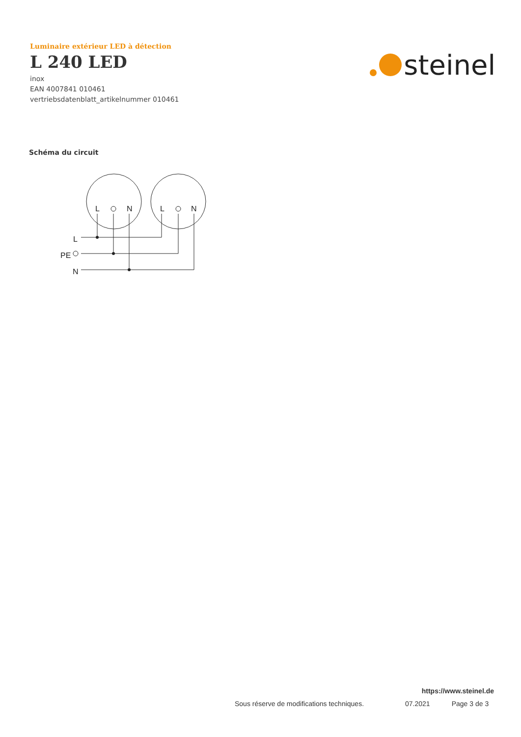Luminaire extérieur LED à détection
L 240 LED
inox
EAN 4007841 010461
vertriebsdatenblatt_artikelnummer 010461
steinel
Schéma du circuit
L
N
L
N
L
PE
N
https://www.steinel.de
Sous réserve de modifications techniques. 07.2021 Page 3 de 3